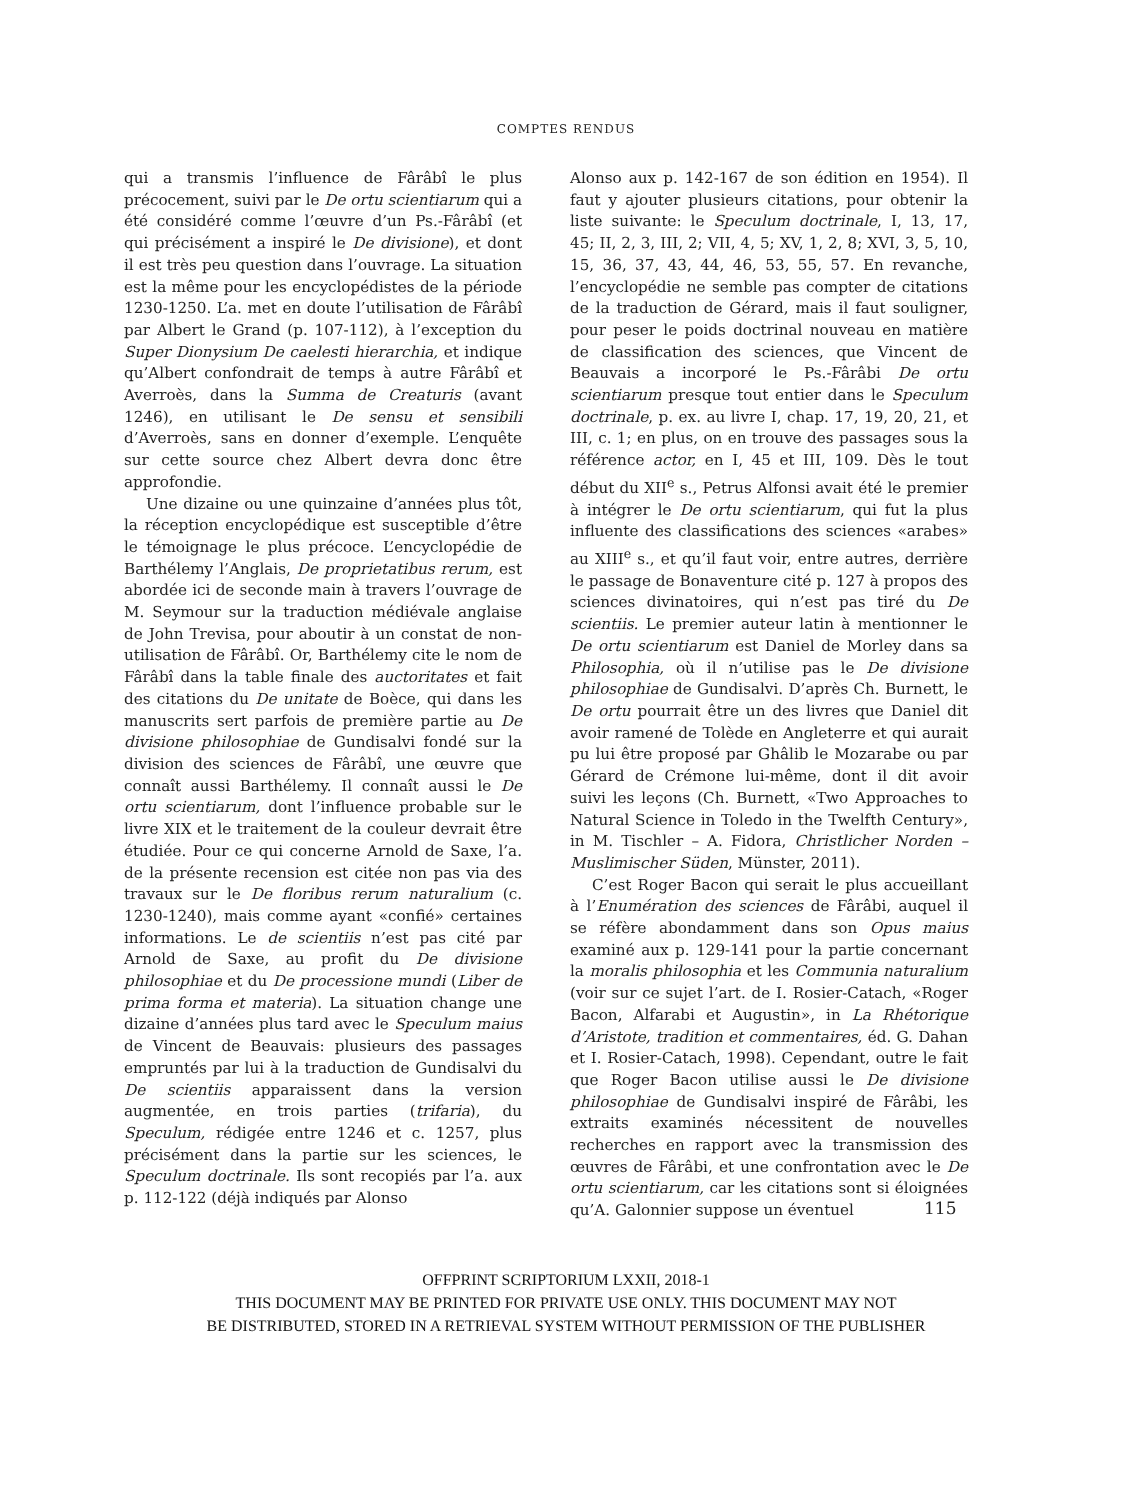COMPTES RENDUS
qui a transmis l’influence de Fârâbî le plus précocement, suivi par le De ortu scientiarum qui a été considéré comme l’œuvre d’un Ps.-Fârâbî (et qui précisément a inspiré le De divisione), et dont il est très peu question dans l’ouvrage. La situation est la même pour les encyclopédistes de la période 1230-1250. L’a. met en doute l’utilisation de Fârâbî par Albert le Grand (p. 107-112), à l’exception du Super Dionysium De caelesti hierarchia, et indique qu’Albert confondrait de temps à autre Fârâbî et Averroès, dans la Summa de Creaturis (avant 1246), en utilisant le De sensu et sensibili d’Averroès, sans en donner d’exemple. L’enquête sur cette source chez Albert devra donc être approfondie.
Une dizaine ou une quinzaine d’années plus tôt, la réception encyclopédique est susceptible d’être le témoignage le plus précoce. L’encyclopédie de Barthélemy l’Anglais, De proprietatibus rerum, est abordée ici de seconde main à travers l’ouvrage de M. Seymour sur la traduction médiévale anglaise de John Trevisa, pour aboutir à un constat de non-utilisation de Fârâbî. Or, Barthélemy cite le nom de Fârâbî dans la table finale des auctoritates et fait des citations du De unitate de Boèce, qui dans les manuscrits sert parfois de première partie au De divisione philosophiae de Gundisalvi fondé sur la division des sciences de Fârâbî, une œuvre que connaît aussi Barthélemy. Il connaît aussi le De ortu scientiarum, dont l’influence probable sur le livre XIX et le traitement de la couleur devrait être étudiée. Pour ce qui concerne Arnold de Saxe, l’a. de la présente recension est citée non pas via des travaux sur le De floribus rerum naturalium (c. 1230-1240), mais comme ayant «confié» certaines informations. Le de scientiis n’est pas cité par Arnold de Saxe, au profit du De divisione philosophiae et du De processione mundi (Liber de prima forma et materia). La situation change une dizaine d’années plus tard avec le Speculum maius de Vincent de Beauvais: plusieurs des passages empruntés par lui à la traduction de Gundisalvi du De scientiis apparaissent dans la version augmentée, en trois parties (trifaria), du Speculum, rédigée entre 1246 et c. 1257, plus précisément dans la partie sur les sciences, le Speculum doctrinale. Ils sont recopiés par l’a. aux p. 112-122 (déjà indiqués par Alonso
Alonso aux p. 142-167 de son édition en 1954). Il faut y ajouter plusieurs citations, pour obtenir la liste suivante: le Speculum doctrinale, I, 13, 17, 45; II, 2, 3, III, 2; VII, 4, 5; XV, 1, 2, 8; XVI, 3, 5, 10, 15, 36, 37, 43, 44, 46, 53, 55, 57. En revanche, l’encyclopédie ne semble pas compter de citations de la traduction de Gérard, mais il faut souligner, pour peser le poids doctrinal nouveau en matière de classification des sciences, que Vincent de Beauvais a incorporé le Ps.-Fârâbi De ortu scientiarum presque tout entier dans le Speculum doctrinale, p. ex. au livre I, chap. 17, 19, 20, 21, et III, c. 1; en plus, on en trouve des passages sous la référence actor, en I, 45 et III, 109. Dès le tout début du XII<sup>e</sup> s., Petrus Alfonsi avait été le premier à intégrer le De ortu scientiarum, qui fut la plus influente des classifications des sciences «arabes» au XIII<sup>e</sup> s., et qu’il faut voir, entre autres, derrière le passage de Bonaventure cité p. 127 à propos des sciences divinatoires, qui n’est pas tiré du De scientiis. Le premier auteur latin à mentionner le De ortu scientiarum est Daniel de Morley dans sa Philosophia, où il n’utilise pas le De divisione philosophiae de Gundisalvi. D’après Ch. Burnett, le De ortu pourrait être un des livres que Daniel dit avoir ramené de Tolède en Angleterre et qui aurait pu lui être proposé par Ghâlib le Mozarabe ou par Gérard de Crémone lui-même, dont il dit avoir suivi les leçons (Ch. Burnett, «Two Approaches to Natural Science in Toledo in the Twelfth Century», in M. Tischler – A. Fidora, Christlicher Norden – Muslimischer Süden, Münster, 2011).
C’est Roger Bacon qui serait le plus accueillant à l’Enumération des sciences de Fârâbi, auquel il se réfère abondamment dans son Opus maius examiné aux p. 129-141 pour la partie concernant la moralis philosophia et les Communia naturalium (voir sur ce sujet l’art. de I. Rosier-Catach, «Roger Bacon, Alfarabi et Augustin», in La Rhétorique d’Aristote, tradition et commentaires, éd. G. Dahan et I. Rosier-Catach, 1998). Cependant, outre le fait que Roger Bacon utilise aussi le De divisione philosophiae de Gundisalvi inspiré de Fârâbi, les extraits examinés nécessitent de nouvelles recherches en rapport avec la transmission des œuvres de Fârâbi, et une confrontation avec le De ortu scientiarum, car les citations sont si éloignées qu’A. Galonnier suppose un éventuel
115
OFFPRINT SCRIPTORIUM LXXII, 2018-1
THIS DOCUMENT MAY BE PRINTED FOR PRIVATE USE ONLY. THIS DOCUMENT MAY NOT
BE DISTRIBUTED, STORED IN A RETRIEVAL SYSTEM WITHOUT PERMISSION OF THE PUBLISHER